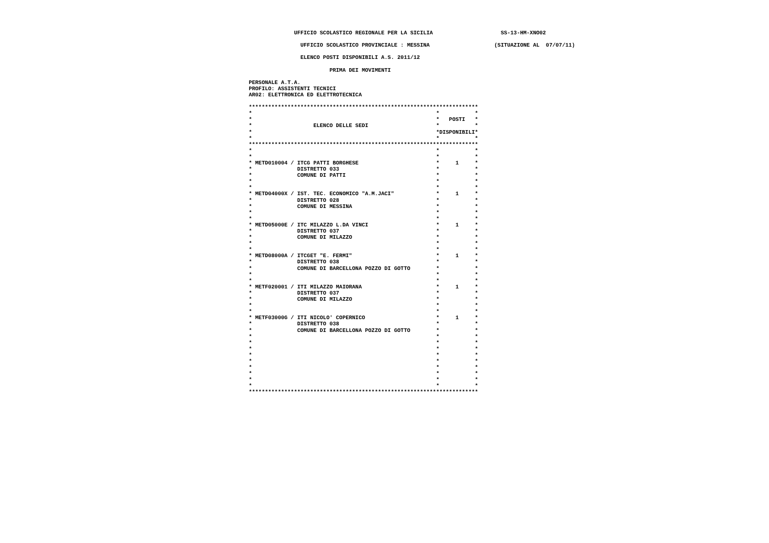UFFICIO SCOLASTICO REGIONALE PER LA SICILIA                     SS-13-HM-XNO02

                                                                                             UFFICIO SCOLASTICO PROVINCIALE : MESSINA                    (SITUAZIONE AL  07/07/11)

                                                                                             ELENCO POSTI DISPONIBILI A.S. 2011/12

                                                                                                      PRIMA DEI MOVIMENTI

                                                                             PERSONALE A.T.A.
                                                                             PROFILO: ASSISTENTI TECNICI
                                                                             AR02: ELETTRONICA ED ELETTROTECNICA

                                                                             ***********************************************************************
                                                                             *                                                         *           *
                                                                             *                                                         *   POSTI   *
                                                                             *                   ELENCO DELLE SEDI                     *           *
                                                                             *                                                         *DISPONIBILI*
                                                                             *                                                         *           *
                                                                             ***********************************************************************
                                                                             *                                                         *           *
                                                                             *                                                         *           *
                                                                             * METD010004 / ITCG PATTI BORGHESE                        *     1     *
                                                                             *              DISTRETTO 033                              *           *
                                                                             *              COMUNE DI PATTI                            *           *
                                                                             *                                                         *           *
                                                                             *                                                         *           *
                                                                             * METD04000X / IST. TEC. ECONOMICO "A.M.JACI"             *     1     *
                                                                             *              DISTRETTO 028                              *           *
                                                                             *              COMUNE DI MESSINA                          *           *
                                                                             *                                                         *           *
                                                                             *                                                         *           *
                                                                             * METD05000E / ITC MILAZZO L.DA VINCI                     *     1     *
                                                                             *              DISTRETTO 037                              *           *
                                                                             *              COMUNE DI MILAZZO                          *           *
                                                                             *                                                         *           *
                                                                             *                                                         *           *
                                                                             * METD08000A / ITCGET "E. FERMI"                          *     1     *
                                                                             *              DISTRETTO 038                              *           *
                                                                             *              COMUNE DI BARCELLONA POZZO DI GOTTO        *           *
                                                                             *                                                         *           *
                                                                             *                                                         *           *
                                                                             * METF020001 / ITI MILAZZO MAIORANA                       *     1     *
                                                                             *              DISTRETTO 037                              *           *
                                                                             *              COMUNE DI MILAZZO                          *           *
                                                                             *                                                         *           *
                                                                             *                                                         *           *
                                                                             * METF03000G / ITI NICOLO' COPERNICO                      *     1     *
                                                                             *              DISTRETTO 038                              *           *
                                                                             *              COMUNE DI BARCELLONA POZZO DI GOTTO        *           *
                                                                             *                                                         *           *
                                                                             *                                                         *           *
                                                                             *                                                         *           *
                                                                             *                                                         *           *
                                                                             *                                                         *           *
                                                                             *                                                         *           *
                                                                             *                                                         *           *
                                                                             *                                                         *           *
                                                                             *                                                         *           *
                                                                             ***********************************************************************